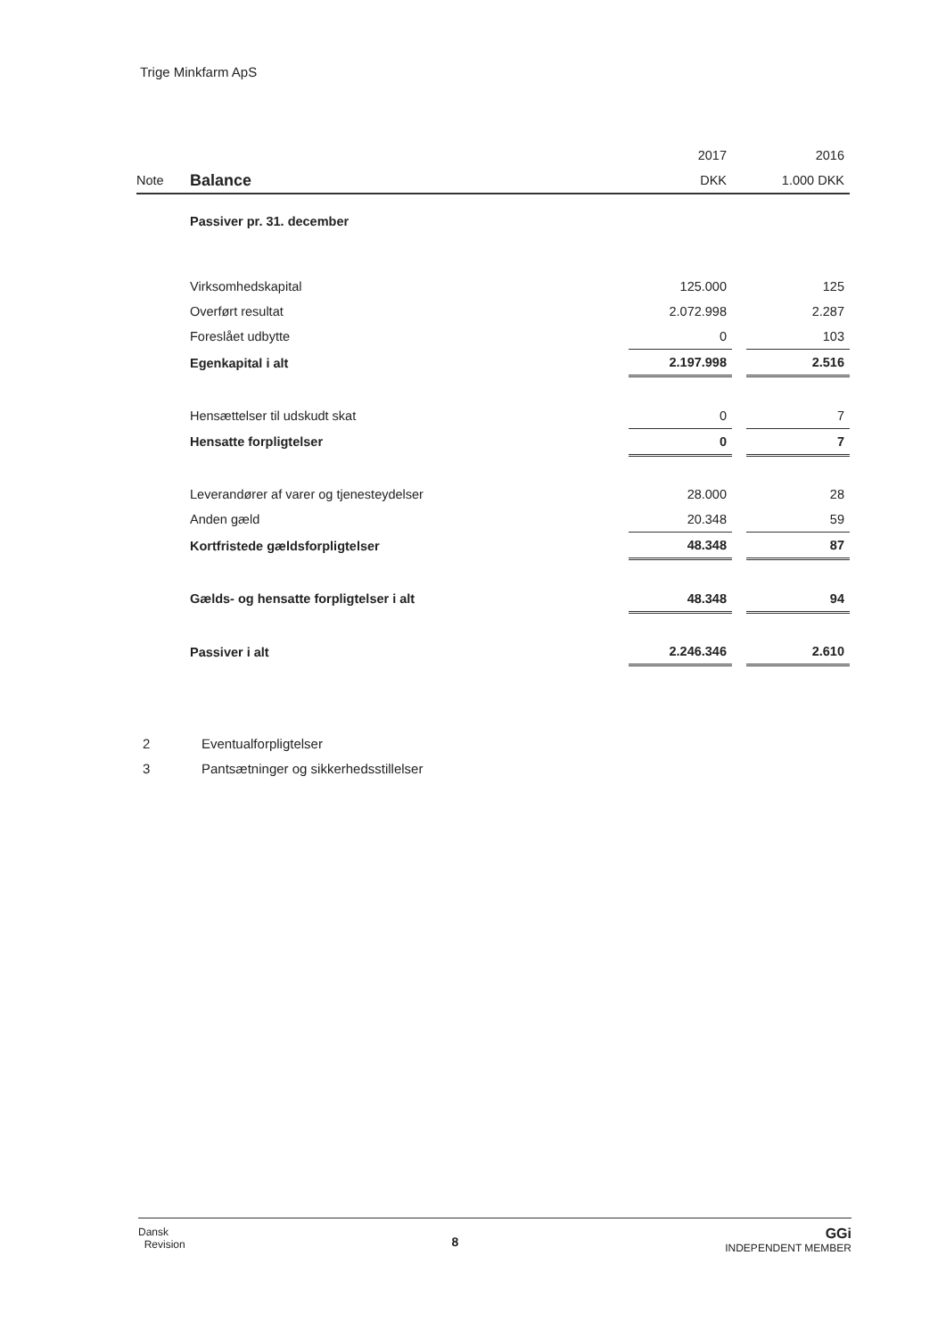Trige Minkfarm ApS
| | | 2017 | | 2016 |
| Note | Balance | DKK | | 1.000 DKK |
| | Passiver pr. 31. december | | | |
| | Virksomhedskapital | 125.000 | | 125 |
| | Overført resultat | 2.072.998 | | 2.287 |
| | Foreslået udbytte | 0 | | 103 |
| | Egenkapital i alt | 2.197.998 | | 2.516 |
| | Hensættelser til udskudt skat | 0 | | 7 |
| | Hensatte forpligtelser | 0 | | 7 |
| | Leverandører af varer og tjenesteydelser | 28.000 | | 28 |
| | Anden gæld | 20.348 | | 59 |
| | Kortfristede gældsforpligtelser | 48.348 | | 87 |
| | Gælds- og hensatte forpligtelser i alt | 48.348 | | 94 |
| | Passiver i alt | 2.246.346 | | 2.610 |
2 Eventualforpligtelser
3 Pantsætninger og sikkerhedsstillelser
Dansk
Revision
8
GGi
INDEPENDENT MEMBER